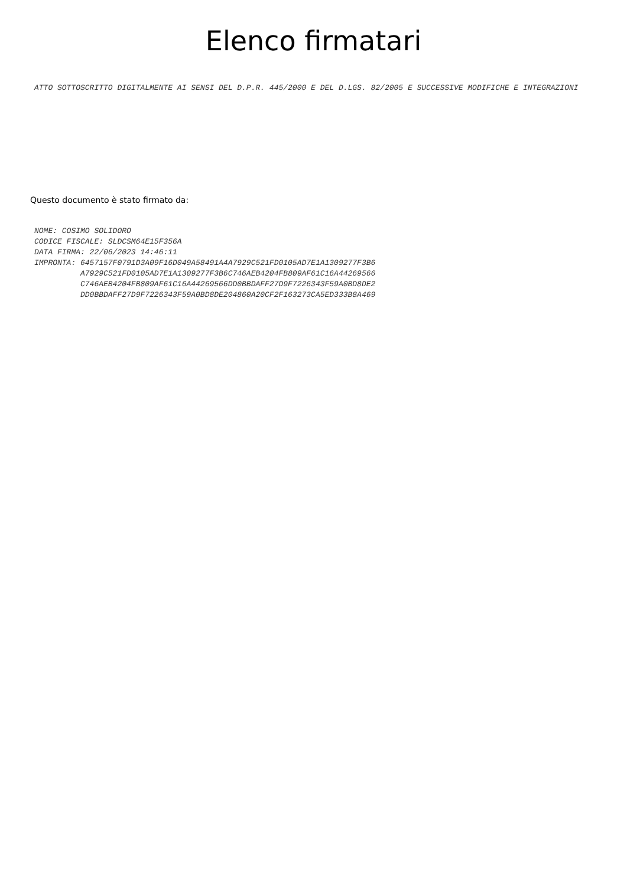Elenco firmatari
ATTO SOTTOSCRITTO DIGITALMENTE AI SENSI DEL D.P.R. 445/2000 E DEL D.LGS. 82/2005 E SUCCESSIVE MODIFICHE E INTEGRAZIONI
Questo documento è stato firmato da:
NOME: COSIMO SOLIDORO
CODICE FISCALE: SLDCSM64E15F356A
DATA FIRMA: 22/06/2023 14:46:11
IMPRONTA: 6457157F0791D3A09F16D049A58491A4A7929C521FD0105AD7E1A1309277F3B6
          A7929C521FD0105AD7E1A1309277F3B6C746AEB4204FB809AF61C16A44269566
          C746AEB4204FB809AF61C16A44269566DD0BBDAFF27D9F7226343F59A0BD8DE2
          DD0BBDAFF27D9F7226343F59A0BD8DE204860A20CF2F163273CA5ED333B8A469